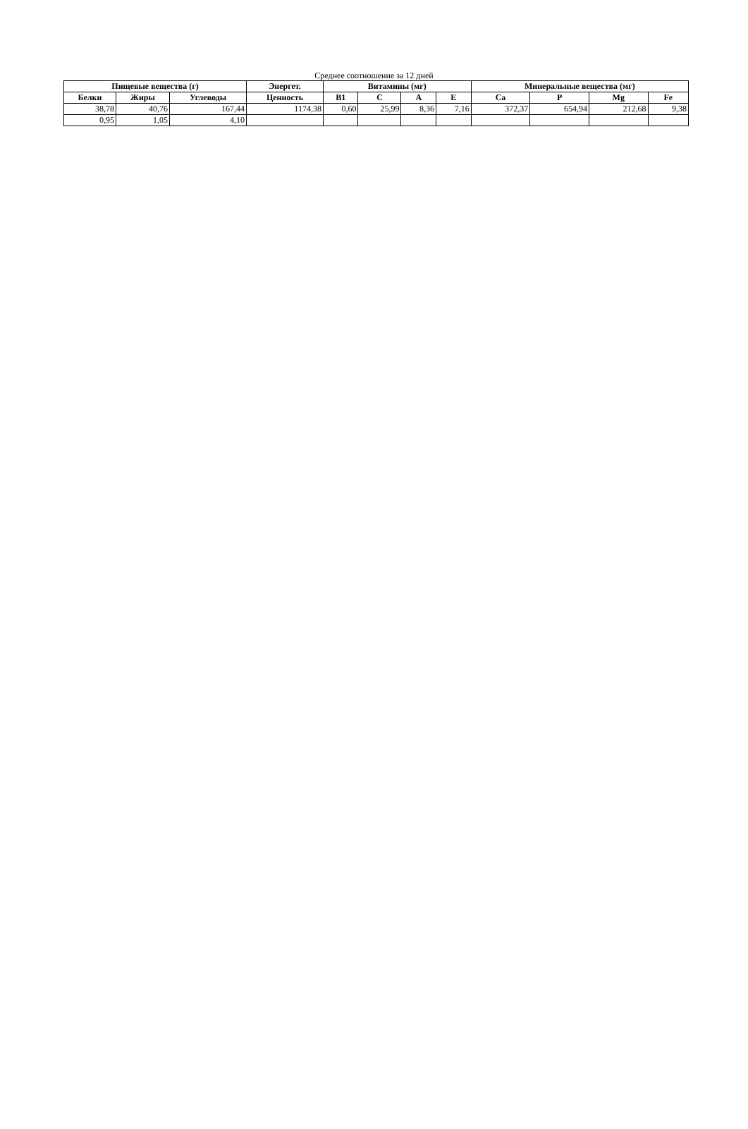Среднее соотношение за 12 дней
| Пищевые вещества (г) | | | Энергет. | Витамины (мг) | | | | Минеральные вещества (мг) | | | |
| --- | --- | --- | --- | --- | --- | --- | --- | --- | --- | --- | --- |
| Белки | Жиры | Углеводы | Ценность | B1 | C | A | E | Ca | P | Mg | Fe |
| 38,78 | 40,76 | 167,44 | 1174,38 | 0,60 | 25,99 | 8,36 | 7,16 | 372,37 | 654,94 | 212,68 | 9,38 |
| 0,95 | 1,05 | 4,10 | | | | | | | | | |